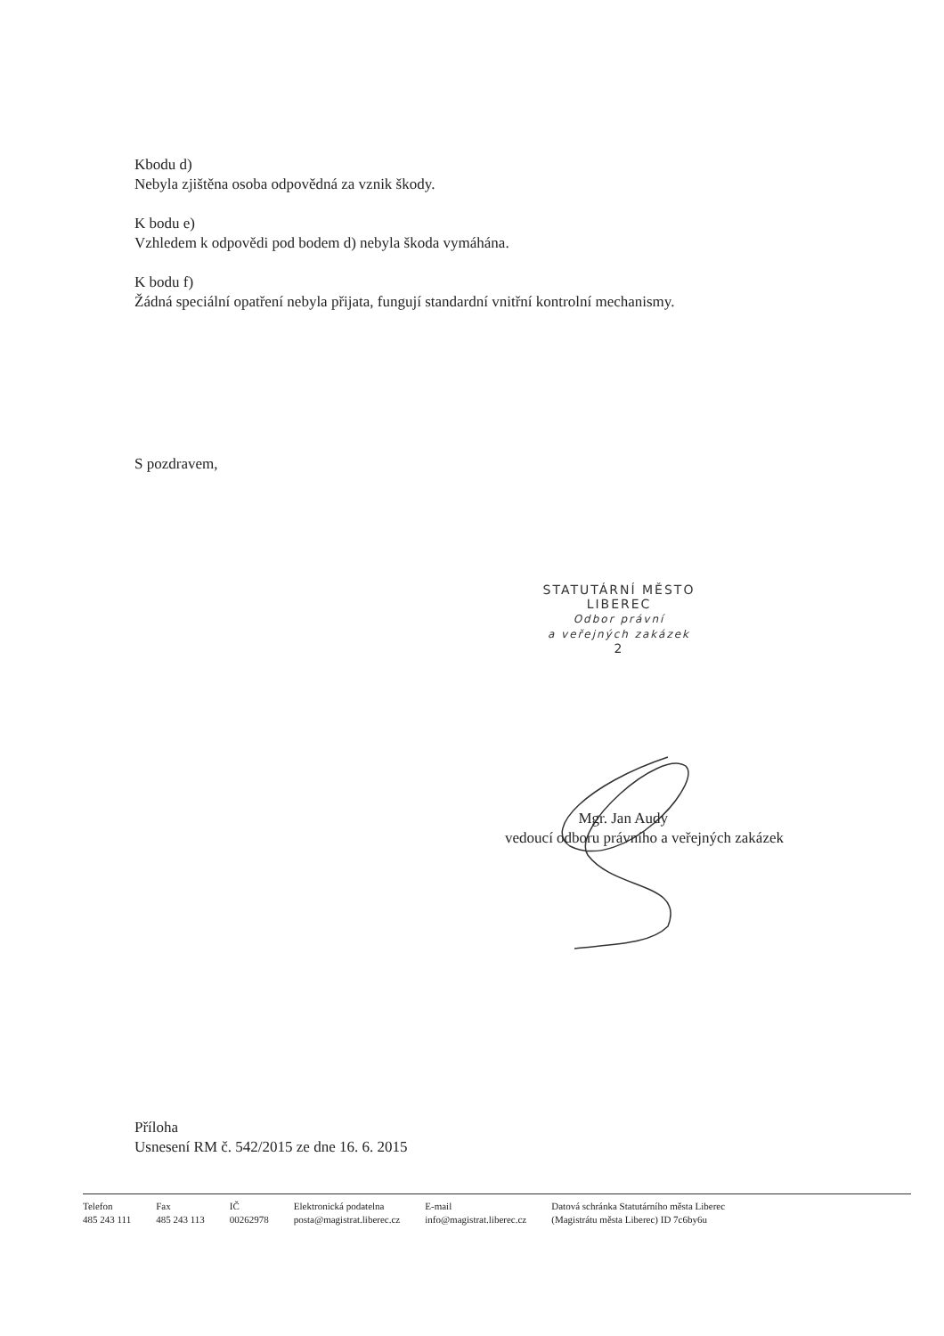Kbodu d)
Nebyla zjištěna osoba odpovědná za vznik škody.
K bodu e)
Vzhledem k odpovědi pod bodem d) nebyla škoda vymáhána.
K bodu f)
Žádná speciální opatření nebyla přijata, fungují standardní vnitřní kontrolní mechanismy.
S pozdravem,
STATUTÁRNÍ MĚSTO
LIBEREC
Odbor právní
a veřejných zakázek
2
Mgr. Jan Audy
vedoucí odboru právního a veřejných zakázek
Příloha
Usnesení RM č. 542/2015 ze dne 16. 6. 2015
Telefon
485 243 111
Fax
485 243 113
IČ
00262978
Elektronická podatelna
posta@magistrat.liberec.cz
E-mail
info@magistrat.liberec.cz
Datová schránka Statutárního města Liberec
(Magistrátu města Liberec) ID 7c6by6u